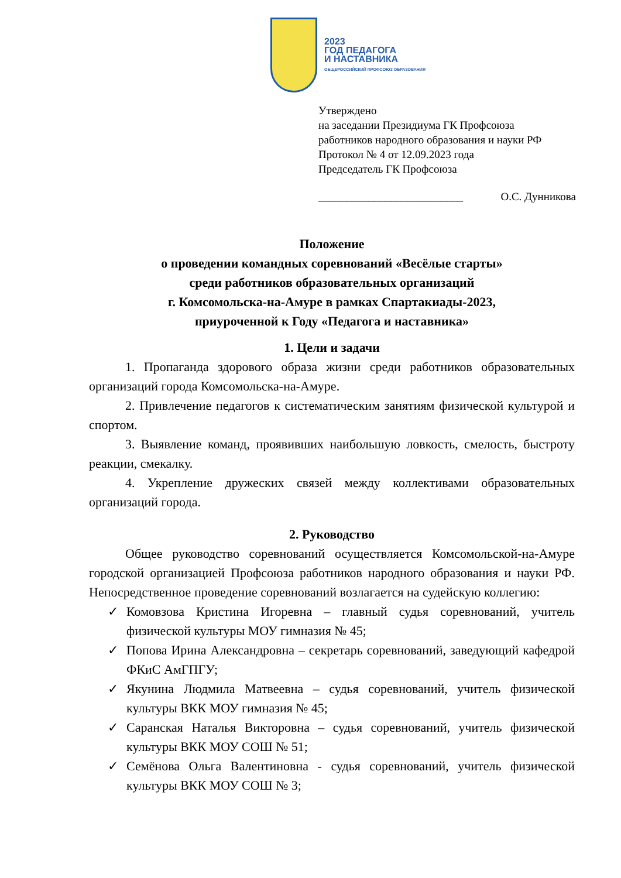2023
ГОД ПЕДАГОГА
И НАСТАВНИКА
ОБЩЕРОССИЙСКИЙ ПРОФСОЮЗ ОБРАЗОВАНИЯ
Утверждено
на заседании Президиума ГК Профсоюза
работников народного образования и науки РФ
Протокол № 4 от 12.09.2023 года
Председатель ГК Профсоюза
__________________________ О.С. Дунникова
Положение
о проведении командных соревнований «Весёлые старты»
среди работников образовательных организаций
г. Комсомольска-на-Амуре в рамках Спартакиады-2023,
приуроченной к Году «Педагога и наставника»
1. Цели и задачи
1. Пропаганда здорового образа жизни среди работников образовательных организаций города Комсомольска-на-Амуре.
2. Привлечение педагогов к систематическим занятиям физической культурой и спортом.
3. Выявление команд, проявивших наибольшую ловкость, смелость, быстроту реакции, смекалку.
4. Укрепление дружеских связей между коллективами образовательных организаций города.
2. Руководство
Общее руководство соревнований осуществляется Комсомольской-на-Амуре городской организацией Профсоюза работников народного образования и науки РФ. Непосредственное проведение соревнований возлагается на судейскую коллегию:
✓ Комовзова Кристина Игоревна – главный судья соревнований, учитель физической культуры МОУ гимназия № 45;
✓ Попова Ирина Александровна – секретарь соревнований, заведующий кафедрой ФКиС АмГПГУ;
✓ Якунина Людмила Матвеевна – судья соревнований, учитель физической культуры ВКК МОУ гимназия № 45;
✓ Саранская Наталья Викторовна – судья соревнований, учитель физической культуры ВКК МОУ СОШ № 51;
✓ Семёнова Ольга Валентиновна - судья соревнований, учитель физической культуры ВКК МОУ СОШ № 3;